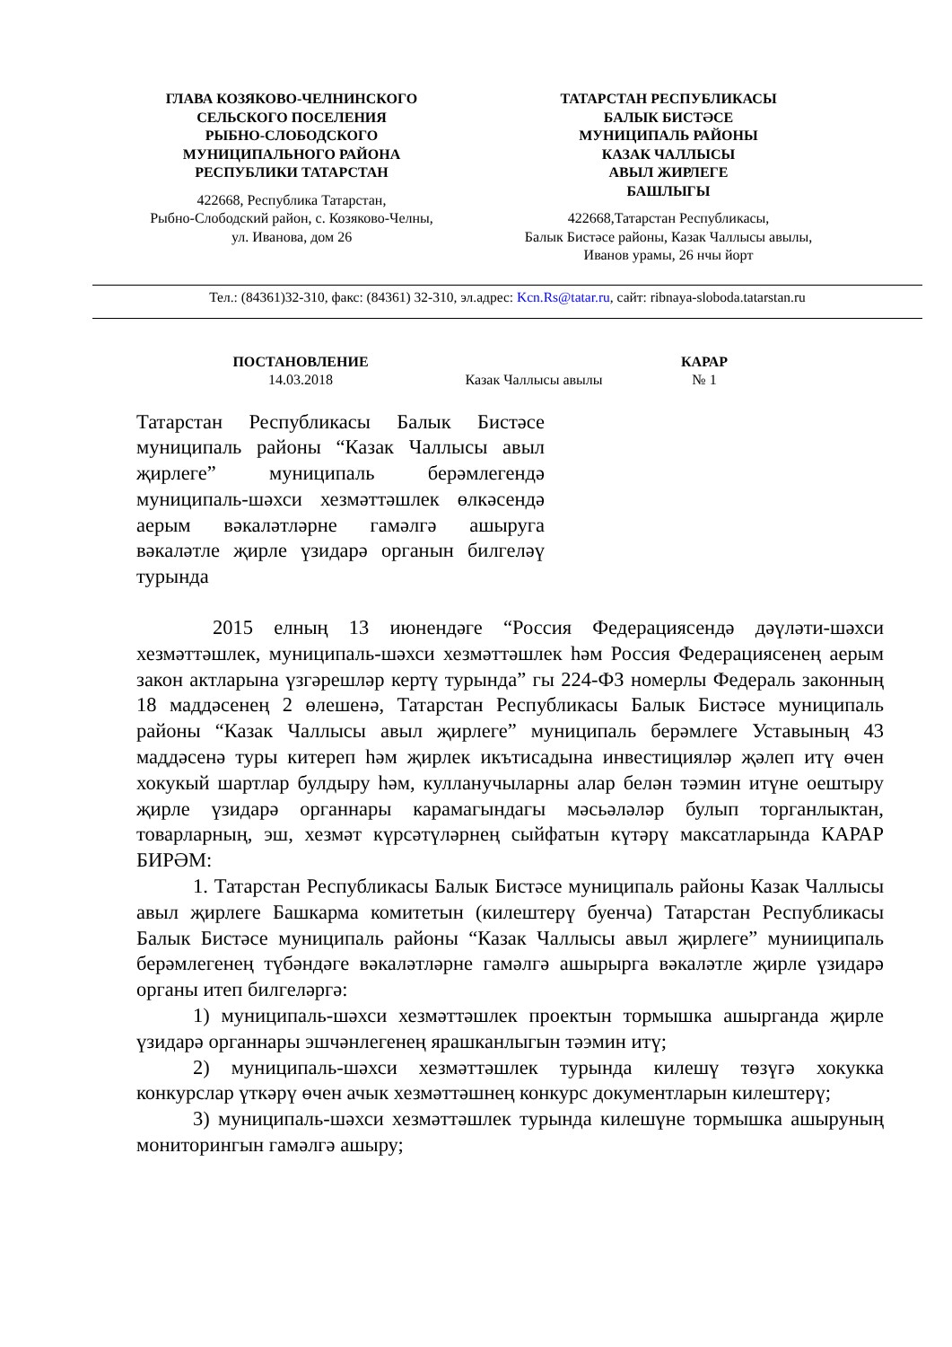ГЛАВА КОЗЯКОВО-ЧЕЛНИНСКОГО
СЕЛЬСКОГО ПОСЕЛЕНИЯ
РЫБНО-СЛОБОДСКОГО
МУНИЦИПАЛЬНОГО РАЙОНА
РЕСПУБЛИКИ ТАТАРСТАН
422668, Республика Татарстан,
Рыбно-Слободский район, с. Козяково-Челны,
ул. Иванова, дом 26
ТАТАРСТАН РЕСПУБЛИКАСЫ
БАЛЫК БИСТӘСЕ
МУНИЦИПАЛЬ РАЙОНЫ
КАЗАК ЧАЛЛЫСЫ
АВЫЛ ЖИРЛЕГЕ
БАШЛЫГЫ
422668,Татарстан Республикасы,
Балык Бистәсе районы, Казак Чаллысы авылы,
Иванов урамы, 26 нчы йорт
Тел.: (84361)32-310, факс: (84361) 32-310, эл.адрес: Kcn.Rs@tatar.ru, сайт: ribnaya-sloboda.tatarstan.ru
ПОСТАНОВЛЕНИЕ
14.03.2018
Казак Чаллысы авылы КАРАР
№ 1
Татарстан Республикасы Балык Бистәсе муниципаль районы “Казак Чаллысы авыл җирлеге” муниципаль берәмлегендә муниципаль-шәхси хезмәттәшлек өлкәсендә аерым вәкаләтләрне гамәлгә ашыруга вәкаләтле җирле үзидарә органын билгеләү турында
2015 елның 13 июнендәге “Россия Федерациясендә дәүләти-шәхси хезмәттәшлек, муниципаль-шәхси хезмәттәшлек һәм Россия Федерациясенең аерым закон актларына үзгәрешләр кертү турында” гы 224-ФЗ номерлы Федераль законның 18 маддәсенең 2 өлешенә, Татарстан Республикасы Балык Бистәсе муниципаль районы “Казак Чаллысы авыл җирлеге” муниципаль берәмлеге Уставының 43 маддәсенә туры китереп һәм җирлек икътисадына инвестицияләр җәлеп итү өчен хокукый шартлар булдыру һәм, кулланучыларны алар белән тәэмин итүне оештыру җирле үзидарә органнары карамагындагы мәсьәләләр булып торганлыктан, товарларның, эш, хезмәт күрсәтүләрнең сыйфатын күтәрү максатларында КАРАР БИРӘМ:
1. Татарстан Республикасы Балык Бистәсе муниципаль районы Казак Чаллысы авыл җирлеге Башкарма комитетын (килештерү буенча) Татарстан Республикасы Балык Бистәсе муниципаль районы “Казак Чаллысы авыл җирлеге” мунииципаль берәмлегенең түбәндәге вәкаләтләрне гамәлгә ашырырга вәкаләтле җирле үзидарә органы итеп билгеләргә:
1) муниципаль-шәхси хезмәттәшлек проектын тормышка ашырганда җирле үзидарә органнары эшчәнлегенең ярашканлыгын тәэмин итү;
2) муниципаль-шәхси хезмәттәшлек турында килешү төзүгә хокукка конкурслар үткәрү өчен ачык хезмәттәшнең конкурс документларын килештерү;
3) муниципаль-шәхси хезмәттәшлек турында килешүне тормышка ашыруның мониторингын гамәлгә ашыру;